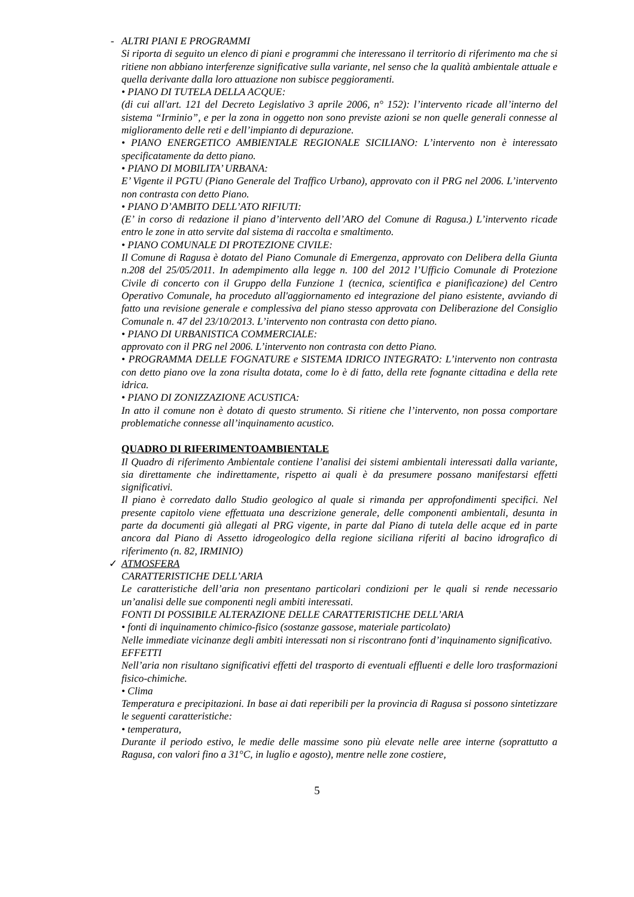- ALTRI PIANI E PROGRAMMI
Si riporta di seguito un elenco di piani e programmi che interessano il territorio di riferimento ma che si ritiene non abbiano interferenze significative sulla variante, nel senso che la qualità ambientale attuale e quella derivante dalla loro attuazione non subisce peggioramenti.
• PIANO DI TUTELA DELLA ACQUE:
(di cui all'art. 121 del Decreto Legislativo 3 aprile 2006, n° 152): l’intervento ricade all’interno del sistema “Irminio”, e per la zona in oggetto non sono previste azioni se non quelle generali connesse al miglioramento delle reti e dell’impianto di depurazione.
• PIANO ENERGETICO AMBIENTALE REGIONALE SICILIANO: L’intervento non è interessato specificatamente da detto piano.
• PIANO DI MOBILITA’ URBANA:
E’ Vigente il PGTU (Piano Generale del Traffico Urbano), approvato con il PRG nel 2006. L’intervento non contrasta con detto Piano.
• PIANO D’AMBITO DELL’ATO RIFIUTI:
(E’ in corso di redazione il piano d’intervento dell’ARO del Comune di Ragusa.) L’intervento ricade entro le zone in atto servite dal sistema di raccolta e smaltimento.
• PIANO COMUNALE DI PROTEZIONE CIVILE:
Il Comune di Ragusa è dotato del Piano Comunale di Emergenza, approvato con Delibera della Giunta n.208 del 25/05/2011. In adempimento alla legge n. 100 del 2012 l’Ufficio Comunale di Protezione Civile di concerto con il Gruppo della Funzione 1 (tecnica, scientifica e pianificazione) del Centro Operativo Comunale, ha proceduto all'aggiornamento ed integrazione del piano esistente, avviando di fatto una revisione generale e complessiva del piano stesso approvata con Deliberazione del Consiglio Comunale n. 47 del 23/10/2013. L’intervento non contrasta con detto piano.
• PIANO DI URBANISTICA COMMERCIALE:
approvato con il PRG nel 2006. L’intervento non contrasta con detto Piano.
• PROGRAMMA DELLE FOGNATURE e SISTEMA IDRICO INTEGRATO: L’intervento non contrasta con detto piano ove la zona risulta dotata, come lo è di fatto, della rete fognante cittadina e della rete idrica.
• PIANO DI ZONIZZAZIONE ACUSTICA:
In atto il comune non è dotato di questo strumento. Si ritiene che l’intervento, non possa comportare problematiche connesse all’inquinamento acustico.
QUADRO DI RIFERIMENTOAMBIENTALE
Il Quadro di riferimento Ambientale contiene l’analisi dei sistemi ambientali interessati dalla variante, sia direttamente che indirettamente, rispetto ai quali è da presumere possano manifestarsi effetti significativi.
Il piano è corredato dallo Studio geologico al quale si rimanda per approfondimenti specifici. Nel presente capitolo viene effettuata una descrizione generale, delle componenti ambientali, desunta in parte da documenti già allegati al PRG vigente, in parte dal Piano di tutela delle acque ed in parte ancora dal Piano di Assetto idrogeologico della regione siciliana riferiti al bacino idrografico di riferimento (n. 82, IRMINIO)
✓ ATMOSFERA
CARATTERISTICHE DELL’ARIA
Le caratteristiche dell’aria non presentano particolari condizioni per le quali si rende necessario un’analisi delle sue componenti negli ambiti interessati.
FONTI DI POSSIBILE ALTERAZIONE DELLE CARATTERISTICHE DELL’ARIA
• fonti di inquinamento chimico-fisico (sostanze gassose, materiale particolato)
Nelle immediate vicinanze degli ambiti interessati non si riscontrano fonti d’inquinamento significativo.
EFFETTI
Nell’aria non risultano significativi effetti del trasporto di eventuali effluenti e delle loro trasformazioni fisico-chimiche.
• Clima
Temperatura e precipitazioni. In base ai dati reperibili per la provincia di Ragusa si possono sintetizzare le seguenti caratteristiche:
• temperatura,
Durante il periodo estivo, le medie delle massime sono più elevate nelle aree interne (soprattutto a Ragusa, con valori fino a 31°C, in luglio e agosto), mentre nelle zone costiere,
5